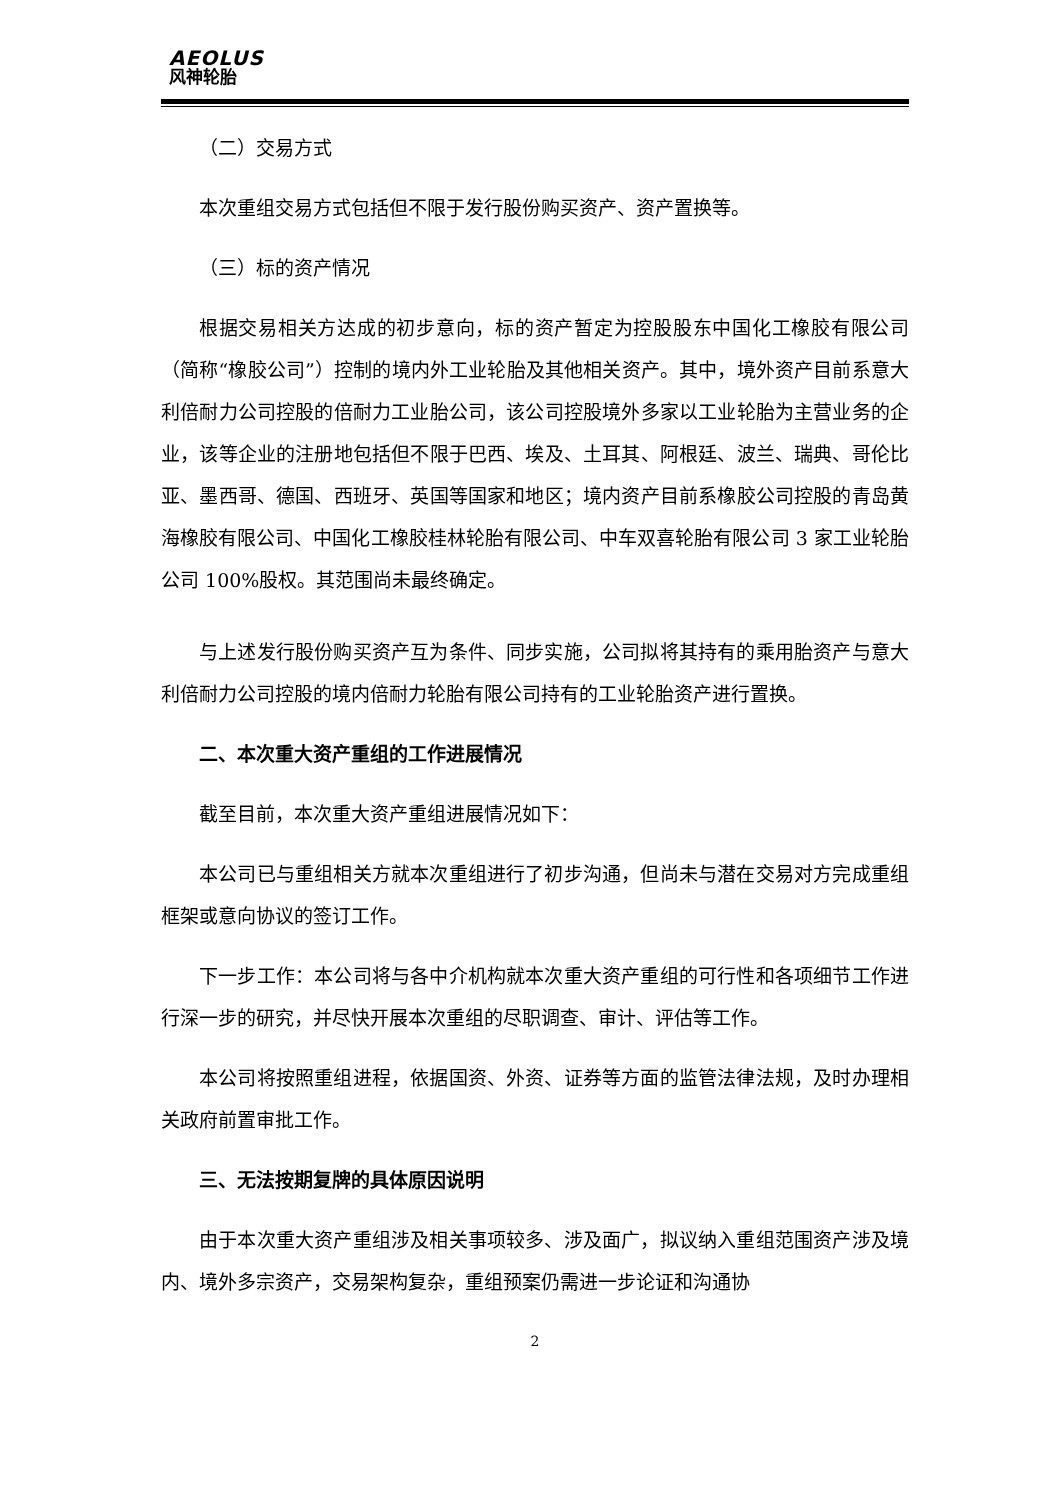AEOLUS
风神轮胎
（二）交易方式
本次重组交易方式包括但不限于发行股份购买资产、资产置换等。
（三）标的资产情况
根据交易相关方达成的初步意向，标的资产暂定为控股股东中国化工橡胶有限公司（简称“橡胶公司”）控制的境内外工业轮胎及其他相关资产。其中，境外资产目前系意大利倍耐力公司控股的倍耐力工业胎公司，该公司控股境外多家以工业轮胎为主营业务的企业，该等企业的注册地包括但不限于巴西、埃及、土耳其、阿根廷、波兰、瑞典、哥伦比亚、墨西哥、德国、西班牙、英国等国家和地区；境内资产目前系橡胶公司控股的青岛黄海橡胶有限公司、中国化工橡胶桂林轮胎有限公司、中车双喜轮胎有限公司 3 家工业轮胎公司 100%股权。其范围尚未最终确定。
与上述发行股份购买资产互为条件、同步实施，公司拟将其持有的乘用胎资产与意大利倍耐力公司控股的境内倍耐力轮胎有限公司持有的工业轮胎资产进行置换。
二、本次重大资产重组的工作进展情况
截至目前，本次重大资产重组进展情况如下：
本公司已与重组相关方就本次重组进行了初步沟通，但尚未与潜在交易对方完成重组框架或意向协议的签订工作。
下一步工作：本公司将与各中介机构就本次重大资产重组的可行性和各项细节工作进行深一步的研究，并尽快开展本次重组的尽职调查、审计、评估等工作。
本公司将按照重组进程，依据国资、外资、证券等方面的监管法律法规，及时办理相关政府前置审批工作。
三、无法按期复牌的具体原因说明
由于本次重大资产重组涉及相关事项较多、涉及面广，拟议纳入重组范围资产涉及境内、境外多宗资产，交易架构复杂，重组预案仍需进一步论证和沟通协
2